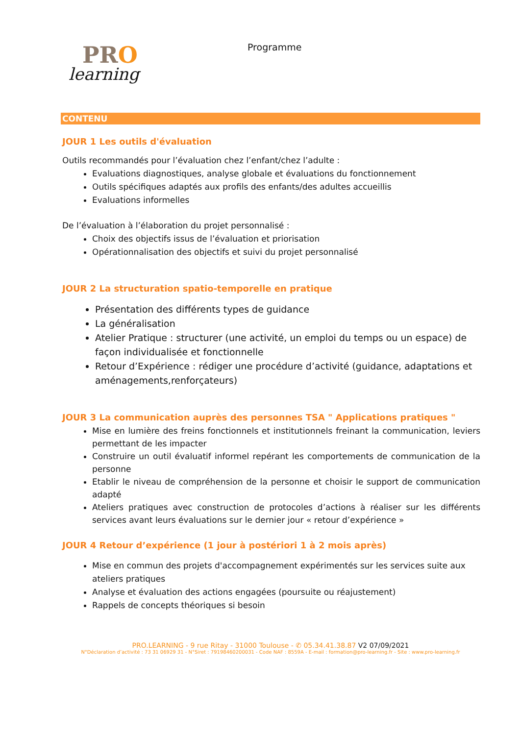PRO
learning
Programme
CONTENU
JOUR 1 Les outils d'évaluation
Outils recommandés pour l’évaluation chez l’enfant/chez l’adulte :
Evaluations diagnostiques, analyse globale et évaluations du fonctionnement
Outils spécifiques adaptés aux profils des enfants/des adultes accueillis
Evaluations informelles
De l’évaluation à l’élaboration du projet personnalisé :
Choix des objectifs issus de l’évaluation et priorisation
Opérationnalisation des objectifs et suivi du projet personnalisé
JOUR 2 La structuration spatio-temporelle en pratique
Présentation des différents types de guidance
La généralisation
Atelier Pratique : structurer (une activité, un emploi du temps ou un espace) de façon individualisée et fonctionnelle
Retour d’Expérience : rédiger une procédure d’activité (guidance, adaptations et aménagements,renforçateurs)
JOUR 3 La communication auprès des personnes TSA " Applications pratiques "
Mise en lumière des freins fonctionnels et institutionnels freinant la communication, leviers permettant de les impacter
Construire un outil évaluatif informel repérant les comportements de communication de la personne
Etablir le niveau de compréhension de la personne et choisir le support de communication adapté
Ateliers pratiques avec construction de protocoles d’actions à réaliser sur les différents services avant leurs évaluations sur le dernier jour « retour d’expérience »
JOUR 4 Retour d’expérience (1 jour à postériori 1 à 2 mois après)
Mise en commun des projets d'accompagnement expérimentés sur les services suite aux ateliers pratiques
Analyse et évaluation des actions engagées (poursuite ou réajustement)
Rappels de concepts théoriques si besoin
PRO.LEARNING - 9 rue Ritay - 31000 Toulouse - ✆ 05.34.41.38.87 V2 07/09/2021
N°Déclaration d’activité : 73 31 06929 31 - N°Siret : 79198460200031 - Code NAF : 8559A - E-mail : formation@pro-learning.fr - Site : www.pro-learning.fr